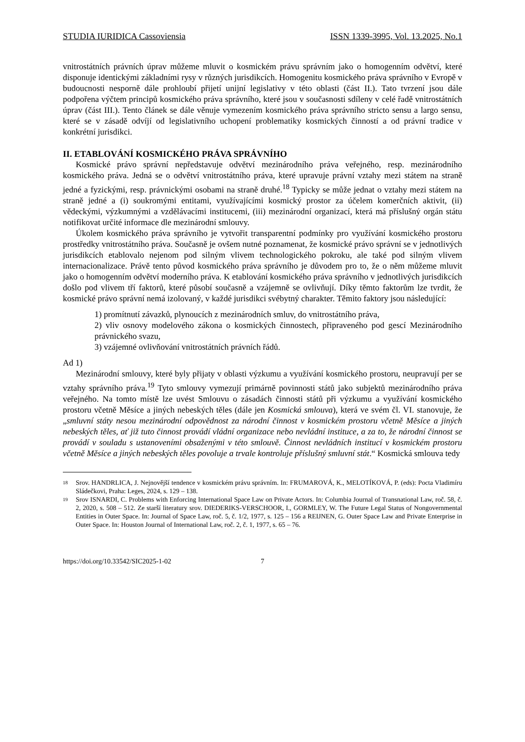STUDIA IURIDICA Cassoviensia ISSN 1339-3995, Vol. 13.2025, No.1
vnitrostátních právních úprav můžeme mluvit o kosmickém právu správním jako o homogenním odvětví, které disponuje identickými základními rysy v různých jurisdikcích. Homogenitu kosmického práva správního v Evropě v budoucnosti nesporně dále prohloubí přijetí unijní legislativy v této oblasti (část II.). Tato tvrzení jsou dále podpořena výčtem principů kosmického práva správního, které jsou v současnosti sdíleny v celé řadě vnitrostátních úprav (část III.). Tento článek se dále věnuje vymezením kosmického práva správního stricto sensu a largo sensu, které se v zásadě odvíjí od legislativního uchopení problematiky kosmických činností a od právní tradice v konkrétní jurisdikci.
II. ETABLOVÁNÍ KOSMICKÉHO PRÁVA SPRÁVNÍHO
Kosmické právo správní nepředstavuje odvětví mezinárodního práva veřejného, resp. mezinárodního kosmického práva. Jedná se o odvětví vnitrostátního práva, které upravuje právní vztahy mezi státem na straně jedné a fyzickými, resp. právnickými osobami na straně druhé.<sup>18</sup> Typicky se může jednat o vztahy mezi státem na straně jedné a (i) soukromými entitami, využívajícími kosmický prostor za účelem komerčních aktivit, (ii) vědeckými, výzkumnými a vzdělávacími institucemi, (iii) mezinárodní organizací, která má příslušný orgán státu notifikovat určité informace dle mezinárodní smlouvy.
Úkolem kosmického práva správního je vytvořit transparentní podmínky pro využívání kosmického prostoru prostředky vnitrostátního práva. Současně je ovšem nutné poznamenat, že kosmické právo správní se v jednotlivých jurisdikcích etablovalo nejenom pod silným vlivem technologického pokroku, ale také pod silným vlivem internacionalizace. Právě tento původ kosmického práva správního je důvodem pro to, že o něm můžeme mluvit jako o homogenním odvětví moderního práva. K etablování kosmického práva správního v jednotlivých jurisdikcích došlo pod vlivem tří faktorů, které působí současně a vzájemně se ovlivňují. Díky těmto faktorům lze tvrdit, že kosmické právo správní nemá izolovaný, v každé jurisdikci svébytný charakter. Těmito faktory jsou následující:
1) promítnutí závazků, plynoucích z mezinárodních smluv, do vnitrostátního práva,
2) vliv osnovy modelového zákona o kosmických činnostech, připraveného pod gescí Mezinárodního právnického svazu,
3) vzájemné ovlivňování vnitrostátních právních řádů.
Ad 1)
Mezinárodní smlouvy, které byly přijaty v oblasti výzkumu a využívání kosmického prostoru, neupravují per se vztahy správního práva.<sup>19</sup> Tyto smlouvy vymezují primárně povinnosti států jako subjektů mezinárodního práva veřejného. Na tomto místě lze uvést Smlouvu o zásadách činnosti států při výzkumu a využívání kosmického prostoru včetně Měsíce a jiných nebeských těles (dále jen Kosmická smlouva), která ve svém čl. VI. stanovuje, že „smluvní státy nesou mezinárodní odpovědnost za národní činnost v kosmickém prostoru včetně Měsíce a jiných nebeských těles, ať již tuto činnost provádí vládní organizace nebo nevládní instituce, a za to, že národní činnost se provádí v souladu s ustanoveními obsaženými v této smlouvě. Činnost nevládních institucí v kosmickém prostoru včetně Měsíce a jiných nebeských těles povoluje a trvale kontroluje příslušný smluvní stát.“ Kosmická smlouva tedy
18 Srov. HANDRLICA, J. Nejnovější tendence v kosmickém právu správním. In: FRUMAROVÁ, K., MELOTÍKOVÁ, P. (eds): Pocta Vladimíru Sládečkovi, Praha: Leges, 2024, s. 129 – 138.
19 Srov ISNARDI, C. Problems with Enforcing International Space Law on Private Actors. In: Columbia Journal of Transnational Law, roč. 58, č. 2, 2020, s. 508 – 512. Ze starší literatury srov. DIEDERIKS-VERSCHOOR, I., GORMLEY, W. The Future Legal Status of Nongovernmental Entities in Outer Space. In: Journal of Space Law, roč. 5, č. 1/2, 1977, s. 125 – 156 a REIJNEN, G. Outer Space Law and Private Enterprise in Outer Space. In: Houston Journal of International Law, roč. 2, č. 1, 1977, s. 65 – 76.
https://doi.org/10.33542/SIC2025-1-02 7